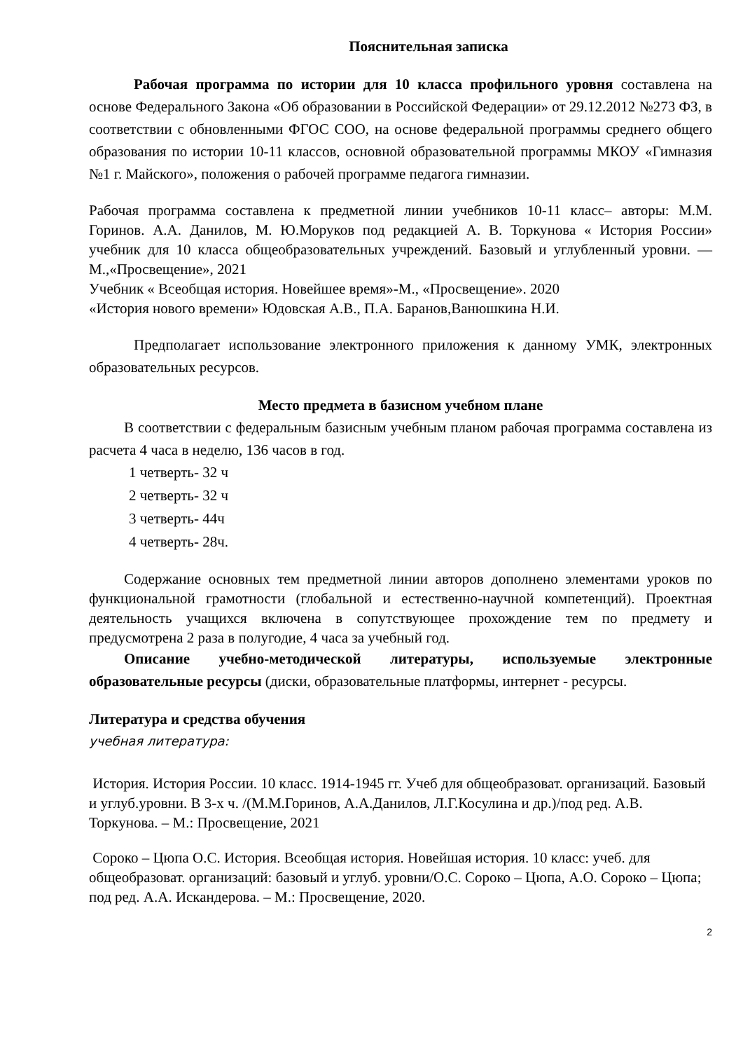Пояснительная записка
Рабочая программа по истории для 10 класса профильного уровня составлена на основе Федерального Закона «Об образовании в Российской Федерации» от 29.12.2012 №273 ФЗ, в соответствии с обновленными ФГОС СОО, на основе федеральной программы среднего общего образования по истории 10-11 классов, основной образовательной программы МКОУ «Гимназия №1 г. Майского», положения о рабочей программе педагога гимназии.
Рабочая программа составлена к предметной линии учебников 10-11 класс– авторы: М.М. Горинов. А.А. Данилов, М. Ю.Моруков под редакцией А. В. Торкунова « История России» учебник для 10 класса общеобразовательных учреждений. Базовый и углубленный уровни. — М.,«Просвещение», 2021
Учебник « Всеобщая история. Новейшее время»-М., «Просвещение». 2020
«История нового времени» Юдовская А.В., П.А. Баранов,Ванюшкина Н.И.
Предполагает использование электронного приложения к данному УМК, электронных образовательных ресурсов.
Место предмета в базисном учебном плане
В соответствии с федеральным базисным учебным планом рабочая программа составлена из расчета 4 часа в неделю, 136 часов в год.
1 четверть- 32 ч
2 четверть- 32 ч
3 четверть- 44ч
4 четверть- 28ч.
Содержание основных тем предметной линии авторов дополнено элементами уроков по функциональной грамотности (глобальной и естественно-научной компетенций). Проектная деятельность учащихся включена в сопутствующее прохождение тем по предмету и предусмотрена 2 раза в полугодие, 4 часа за учебный год.
Описание учебно-методической литературы, используемые электронные образовательные ресурсы (диски, образовательные платформы, интернет - ресурсы.
Литература и средства обучения
учебная литература:
История. История России. 10 класс. 1914-1945 гг. Учеб для общеобразоват. организаций. Базовый и углуб.уровни. В 3-х ч. /(М.М.Горинов, А.А.Данилов, Л.Г.Косулина и др.)/под ред. А.В. Торкунова. – М.: Просвещение, 2021
Сороко – Цюпа О.С. История. Всеобщая история. Новейшая история. 10 класс: учеб. для общеобразоват. организаций: базовый и углуб. уровни/О.С. Сороко – Цюпа, А.О. Сороко – Цюпа; под ред. А.А. Искандерова. – М.: Просвещение, 2020.
2